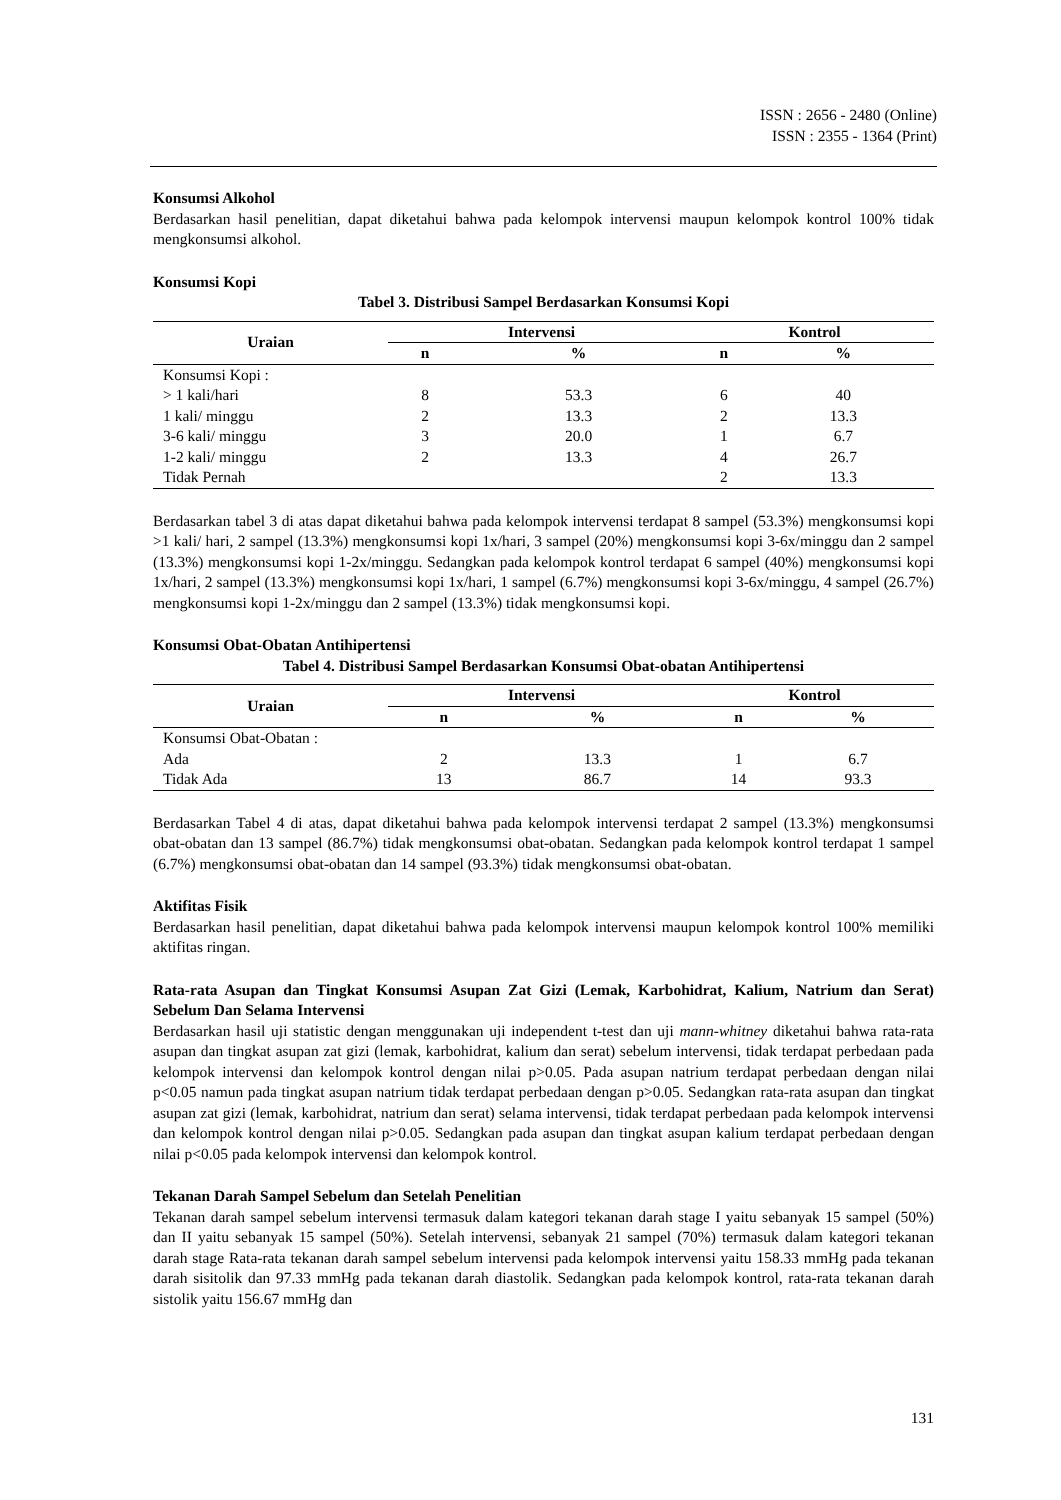ISSN : 2656 - 2480 (Online)
ISSN : 2355 - 1364 (Print)
Konsumsi Alkohol
Berdasarkan hasil penelitian, dapat diketahui bahwa pada kelompok intervensi maupun kelompok kontrol 100% tidak mengkonsumsi alkohol.
Konsumsi Kopi
Tabel 3. Distribusi Sampel Berdasarkan Konsumsi Kopi
| Uraian | Intervensi | | Kontrol | |
| --- | --- | --- | --- | --- |
| | n | % | n | % |
| Konsumsi Kopi : | | | | |
| > 1 kali/hari | 8 | 53.3 | 6 | 40 |
| 1 kali/ minggu | 2 | 13.3 | 2 | 13.3 |
| 3-6 kali/ minggu | 3 | 20.0 | 1 | 6.7 |
| 1-2 kali/ minggu | 2 | 13.3 | 4 | 26.7 |
| Tidak Pernah | | | 2 | 13.3 |
Berdasarkan tabel 3 di atas dapat diketahui bahwa pada kelompok intervensi terdapat 8 sampel (53.3%) mengkonsumsi kopi >1 kali/ hari, 2 sampel (13.3%) mengkonsumsi kopi 1x/hari, 3 sampel (20%) mengkonsumsi kopi 3-6x/minggu dan 2 sampel (13.3%) mengkonsumsi kopi 1-2x/minggu. Sedangkan pada kelompok kontrol terdapat 6 sampel (40%) mengkonsumsi kopi 1x/hari, 2 sampel (13.3%) mengkonsumsi kopi 1x/hari, 1 sampel (6.7%) mengkonsumsi kopi 3-6x/minggu, 4 sampel (26.7%) mengkonsumsi kopi 1-2x/minggu dan 2 sampel (13.3%) tidak mengkonsumsi kopi.
Konsumsi Obat-Obatan Antihipertensi
Tabel 4. Distribusi Sampel Berdasarkan Konsumsi Obat-obatan Antihipertensi
| Uraian | Intervensi | | Kontrol | |
| --- | --- | --- | --- | --- |
| | n | % | n | % |
| Konsumsi Obat-Obatan : | | | | |
| Ada | 2 | 13.3 | 1 | 6.7 |
| Tidak Ada | 13 | 86.7 | 14 | 93.3 |
Berdasarkan Tabel 4 di atas, dapat diketahui bahwa pada kelompok intervensi terdapat 2 sampel (13.3%) mengkonsumsi obat-obatan dan 13 sampel (86.7%) tidak mengkonsumsi obat-obatan. Sedangkan pada kelompok kontrol terdapat 1 sampel (6.7%) mengkonsumsi obat-obatan dan 14 sampel (93.3%) tidak mengkonsumsi obat-obatan.
Aktifitas Fisik
Berdasarkan hasil penelitian, dapat diketahui bahwa pada kelompok intervensi maupun kelompok kontrol 100% memiliki aktifitas ringan.
Rata-rata Asupan dan Tingkat Konsumsi Asupan Zat Gizi (Lemak, Karbohidrat, Kalium, Natrium dan Serat) Sebelum Dan Selama Intervensi
Berdasarkan hasil uji statistic dengan menggunakan uji independent t-test dan uji mann-whitney diketahui bahwa rata-rata asupan dan tingkat asupan zat gizi (lemak, karbohidrat, kalium dan serat) sebelum intervensi, tidak terdapat perbedaan pada kelompok intervensi dan kelompok kontrol dengan nilai p>0.05. Pada asupan natrium terdapat perbedaan dengan nilai p<0.05 namun pada tingkat asupan natrium tidak terdapat perbedaan dengan p>0.05. Sedangkan rata-rata asupan dan tingkat asupan zat gizi (lemak, karbohidrat, natrium dan serat) selama intervensi, tidak terdapat perbedaan pada kelompok intervensi dan kelompok kontrol dengan nilai p>0.05. Sedangkan pada asupan dan tingkat asupan kalium terdapat perbedaan dengan nilai p<0.05 pada kelompok intervensi dan kelompok kontrol.
Tekanan Darah Sampel Sebelum dan Setelah Penelitian
Tekanan darah sampel sebelum intervensi termasuk dalam kategori tekanan darah stage I yaitu sebanyak 15 sampel (50%) dan II yaitu sebanyak 15 sampel (50%). Setelah intervensi, sebanyak 21 sampel (70%) termasuk dalam kategori tekanan darah stage Rata-rata tekanan darah sampel sebelum intervensi pada kelompok intervensi yaitu 158.33 mmHg pada tekanan darah sisitolik dan 97.33 mmHg pada tekanan darah diastolik. Sedangkan pada kelompok kontrol, rata-rata tekanan darah sistolik yaitu 156.67 mmHg dan
131